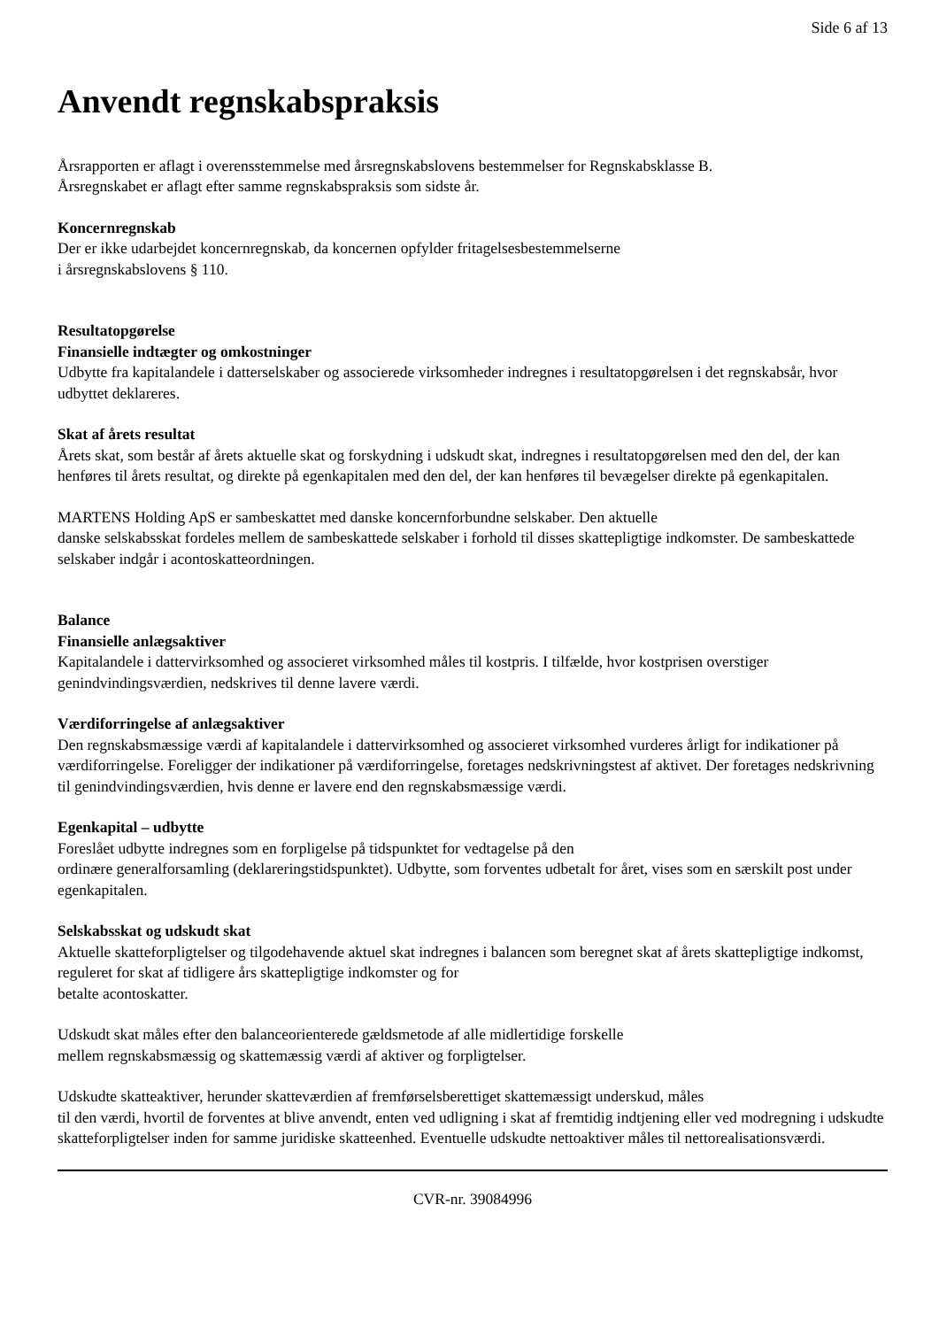Side 6 af 13
Anvendt regnskabspraksis
Årsrapporten er aflagt i overensstemmelse med årsregnskabslovens bestemmelser for Regnskabsklasse B.
Årsregnskabet er aflagt efter samme regnskabspraksis som sidste år.
Koncernregnskab
Der er ikke udarbejdet koncernregnskab, da koncernen opfylder fritagelsesbestemmelserne
i årsregnskabslovens § 110.
Resultatopgørelse
Finansielle indtægter og omkostninger
Udbytte fra kapitalandele i datterselskaber og associerede virksomheder indregnes i resultatopgørelsen i det regnskabsår, hvor udbyttet deklareres.
Skat af årets resultat
Årets skat, som består af årets aktuelle skat og forskydning i udskudt skat, indregnes i resultatopgørelsen med den del, der kan henføres til årets resultat, og direkte på egenkapitalen med den del, der kan henføres til bevægelser direkte på egenkapitalen.
MARTENS Holding ApS er sambeskattet med danske koncernforbundne selskaber. Den aktuelle
danske selskabsskat fordeles mellem de sambeskattede selskaber i forhold til disses skattepligtige indkomster. De sambeskattede selskaber indgår i acontoskatteordningen.
Balance
Finansielle anlægsaktiver
Kapitalandele i dattervirksomhed og associeret virksomhed måles til kostpris. I tilfælde, hvor kostprisen overstiger genindvindingsværdien, nedskrives til denne lavere værdi.
Værdiforringelse af anlægsaktiver
Den regnskabsmæssige værdi af kapitalandele i dattervirksomhed og associeret virksomhed vurderes årligt for indikationer på værdiforringelse. Foreligger der indikationer på værdiforringelse, foretages nedskrivningstest af aktivet. Der foretages nedskrivning til genindvindingsværdien, hvis denne er lavere end den regnskabsmæssige værdi.
Egenkapital – udbytte
Foreslået udbytte indregnes som en forpligelse på tidspunktet for vedtagelse på den
ordinære generalforsamling (deklareringstidspunktet). Udbytte, som forventes udbetalt for året, vises som en særskilt post under egenkapitalen.
Selskabsskat og udskudt skat
Aktuelle skatteforpligtelser og tilgodehavende aktuel skat indregnes i balancen som beregnet skat af årets skattepligtige indkomst, reguleret for skat af tidligere års skattepligtige indkomster og for
betalte acontoskatter.
Udskudt skat måles efter den balanceorienterede gældsmetode af alle midlertidige forskelle
mellem regnskabsmæssig og skattemæssig værdi af aktiver og forpligtelser.
Udskudte skatteaktiver, herunder skatteværdien af fremførselsberettiget skattemæssigt underskud, måles
til den værdi, hvortil de forventes at blive anvendt, enten ved udligning i skat af fremtidig indtjening eller ved modregning i udskudte skatteforpligtelser inden for samme juridiske skatteenhed. Eventuelle udskudte nettoaktiver måles til nettorealisationsværdi.
CVR-nr. 39084996